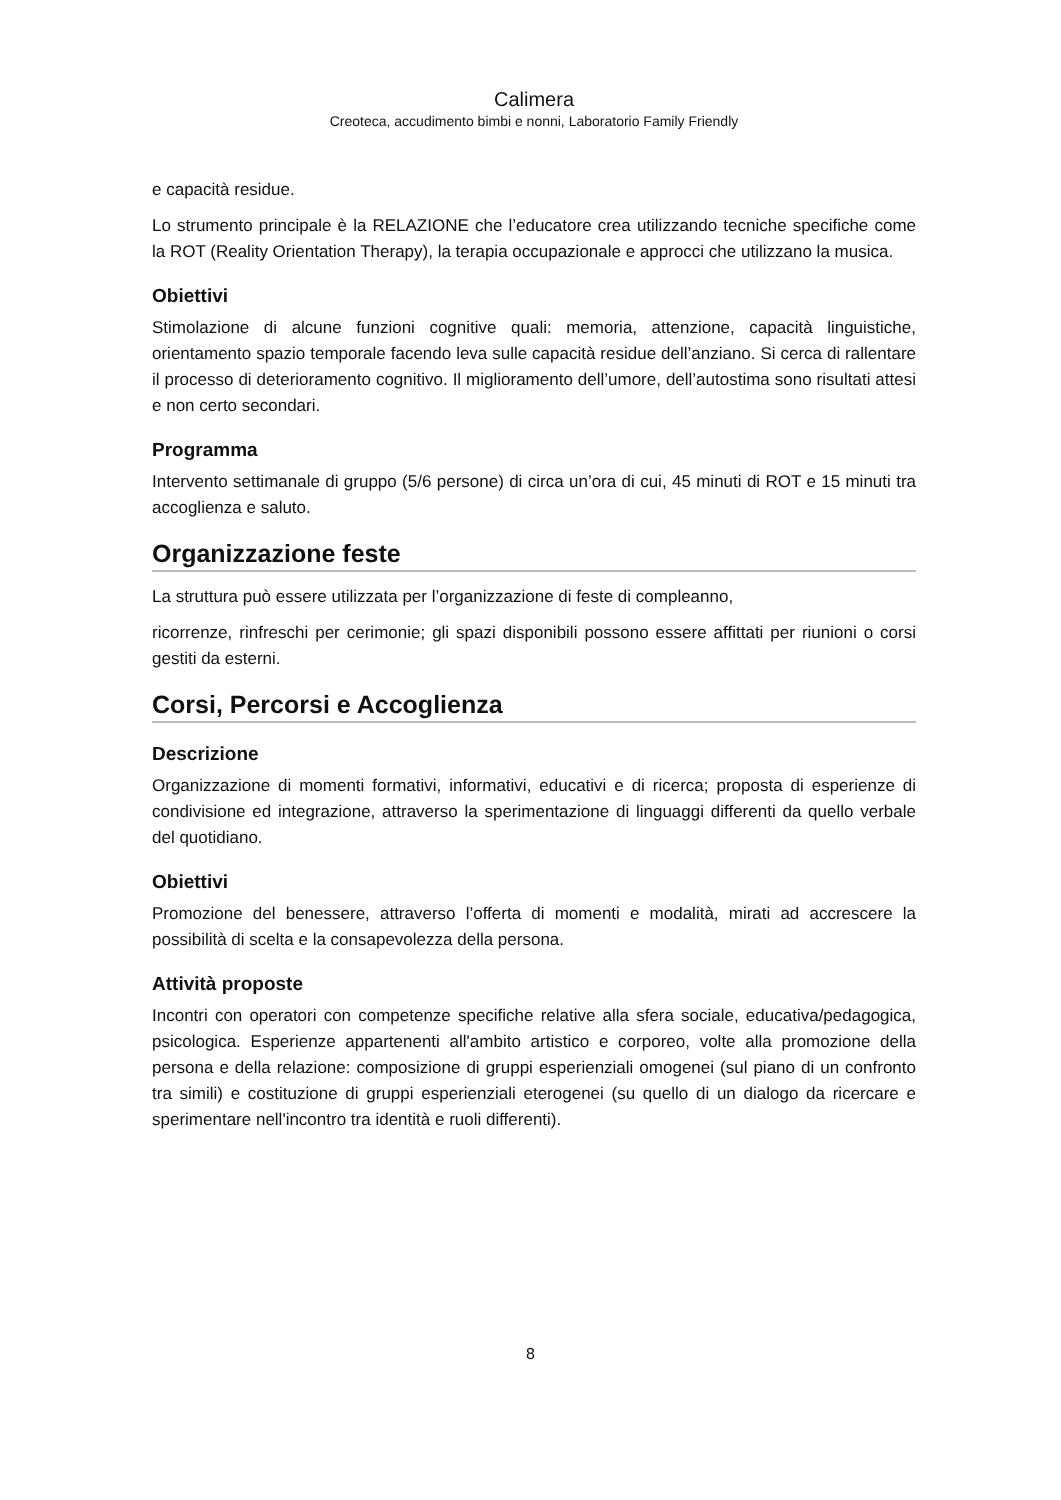Calimera
Creoteca, accudimento bimbi e nonni, Laboratorio Family Friendly
e capacità residue.
Lo strumento principale è la RELAZIONE che l’educatore crea utilizzando tecniche specifiche come la ROT (Reality Orientation Therapy), la terapia occupazionale e approcci che utilizzano la musica.
Obiettivi
Stimolazione di alcune funzioni cognitive quali: memoria, attenzione, capacità linguistiche, orientamento spazio temporale facendo leva sulle capacità residue dell’anziano. Si cerca di rallentare il processo di deterioramento cognitivo. Il miglioramento dell’umore, dell’autostima sono risultati attesi e non certo secondari.
Programma
Intervento settimanale di gruppo (5/6 persone) di circa un’ora di cui, 45 minuti di ROT e 15 minuti tra accoglienza e saluto.
Organizzazione feste
La struttura può essere utilizzata per l’organizzazione di feste di compleanno,
ricorrenze, rinfreschi per cerimonie; gli spazi disponibili possono essere affittati per riunioni o corsi gestiti da esterni.
Corsi, Percorsi e Accoglienza
Descrizione
Organizzazione di momenti formativi, informativi, educativi e di ricerca; proposta di esperienze di condivisione ed integrazione, attraverso la sperimentazione di linguaggi differenti da quello verbale del quotidiano.
Obiettivi
Promozione del benessere, attraverso l’offerta di momenti e modalità, mirati ad accrescere la possibilità di scelta e la consapevolezza della persona.
Attività proposte
Incontri con operatori con competenze specifiche relative alla sfera sociale, educativa/pedagogica, psicologica. Esperienze appartenenti all'ambito artistico e corporeo, volte alla promozione della persona e della relazione: composizione di gruppi esperienziali omogenei (sul piano di un confronto tra simili) e costituzione di gruppi esperienziali eterogenei (su quello di un dialogo da ricercare e sperimentare nell'incontro tra identità e ruoli differenti).
8